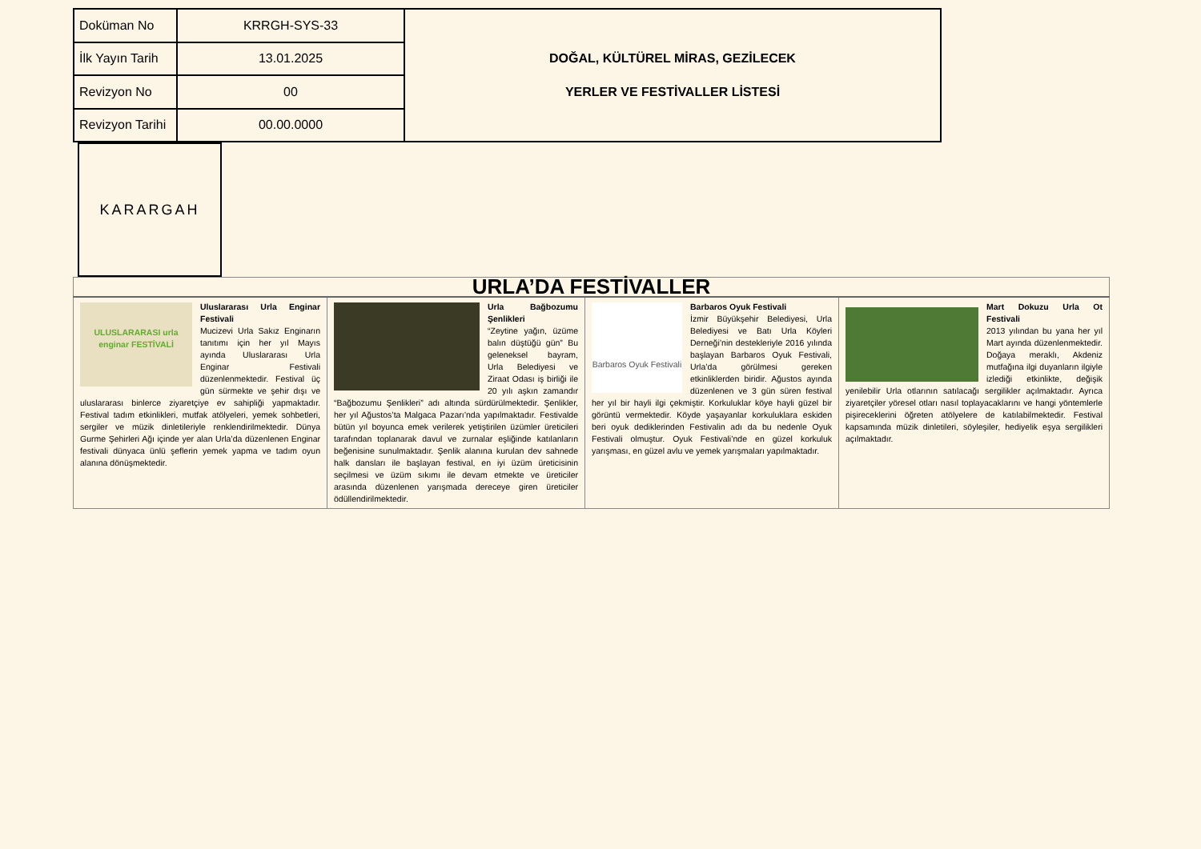| Doküman No | KRRGH-SYS-33 | DOĞAL, KÜLTÜREL MİRAS, GEZİLECEK YERLER VE FESTİVALLER LİSTESİ |
| İlk Yayın Tarih | 13.01.2025 | |
| Revizyon No | 00 | |
| Revizyon Tarihi | 00.00.0000 | |
KARARGAH
| URLA’DA FESTİVALLER | | | |
| --- | --- | --- | --- |
| ULUSLARARASI urla enginar FESTİVALİ Uluslararası Urla Enginar Festivali Mucizevi Urla Sakız Enginarın tanıtımı için her yıl Mayıs ayında Uluslararası Urla Enginar Festivali düzenlenmektedir. Festival üç gün sürmekte ve şehir dışı ve uluslararası binlerce ziyaretçiye ev sahipliği yapmaktadır. Festival tadım etkinlikleri, mutfak atölyeleri, yemek sohbetleri, sergiler ve müzik dinletileriyle renklendirilmektedir. Dünya Gurme Şehirleri Ağı içinde yer alan Urla’da düzenlenen Enginar festivali dünyaca ünlü şeflerin yemek yapma ve tadım oyun alanına dönüşmektedir. | Urla Bağbozumu Şenlikleri “Zeytine yağın, üzüme balın düştüğü gün” Bu geleneksel bayram, Urla Belediyesi ve Ziraat Odası iş birliği ile 20 yılı aşkın zamandır “Bağbozumu Şenlikleri” adı altında sürdürülmektedir. Şenlikler, her yıl Ağustos’ta Malgaca Pazarı’nda yapılmaktadır. Festivalde bütün yıl boyunca emek verilerek yetiştirilen üzümler üreticileri tarafından toplanarak davul ve zurnalar eşliğinde katılanların beğenisine sunulmaktadır. Şenlik alanına kurulan dev sahnede halk dansları ile başlayan festival, en iyi üzüm üreticisinin seçilmesi ve üzüm sıkımı ile devam etmekte ve üreticiler arasında düzenlenen yarışmada dereceye giren üreticiler ödüllendirilmektedir. | Barbaros Oyuk Festivali Barbaros Oyuk Festivali İzmir Büyükşehir Belediyesi, Urla Belediyesi ve Batı Urla Köyleri Derneği’nin destekleriyle 2016 yılında başlayan Barbaros Oyuk Festivali, Urla’da görülmesi gereken etkinliklerden biridir. Ağustos ayında düzenlenen ve 3 gün süren festival her yıl bir hayli ilgi çekmiştir. Korkuluklar köye hayli güzel bir görüntü vermektedir. Köyde yaşayanlar korkuluklara eskiden beri oyuk dediklerinden Festivalin adı da bu nedenle Oyuk Festivali olmuştur. Oyuk Festivali’nde en güzel korkuluk yarışması, en güzel avlu ve yemek yarışmaları yapılmaktadır. | Mart Dokuzu Urla Ot Festivali 2013 yılından bu yana her yıl Mart ayında düzenlenmektedir. Doğaya meraklı, Akdeniz mutfağına ilgi duyanların ilgiyle izlediği etkinlikte, değişik yenilebilir Urla otlarının satılacağı sergilikler açılmaktadır. Ayrıca ziyaretçiler yöresel otları nasıl toplayacaklarını ve hangi yöntemlerle pişireceklerini öğreten atölyelere de katılabilmektedir. Festival kapsamında müzik dinletileri, söyleşiler, hediyelik eşya sergilikleri açılmaktadır. |